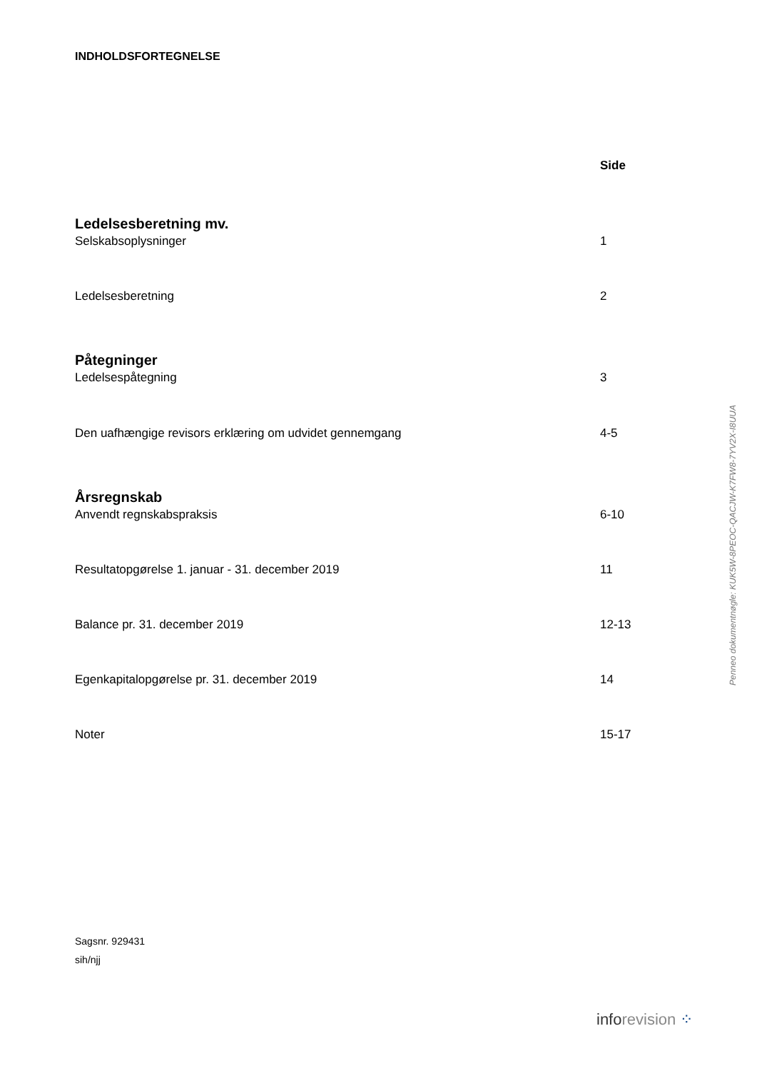INDHOLDSFORTEGNELSE
Side
Ledelsesberetning mv.
Selskabsoplysninger 1
Ledelsesberetning 2
Påtegninger
Ledelsespåtegning 3
Den uafhængige revisors erklæring om udvidet gennemgang 4-5
Årsregnskab
Anvendt regnskabspraksis 6-10
Resultatopgørelse 1. januar - 31. december 2019 11
Balance pr. 31. december 2019 12-13
Egenkapitalopgørelse pr. 31. december 2019 14
Noter 15-17
Sagsnr. 929431
sih/njj
Penneo dokumentnøgle: KUK5W-8PEOC-QACJW-K7FW8-7YV2X-I8UUA
inforevision ⁘